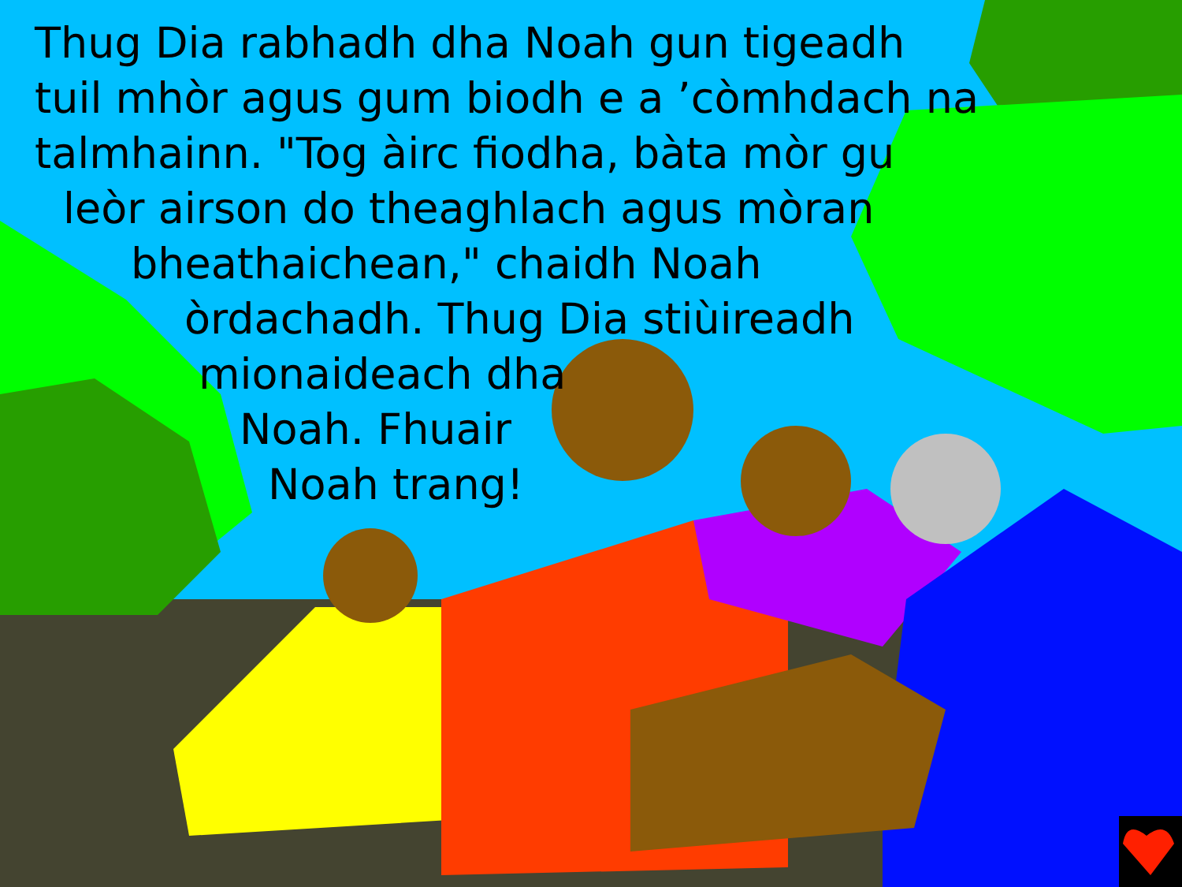Thug Dia rabhadh dha Noah gun tigeadh
tuil mhòr agus gum biodh e a ’còmhdach na
talmhainn. "Tog àirc fiodha, bàta mòr gu
leòr airson do theaghlach agus mòran
bheathaichean," chaidh Noah
òrdachadh. Thug Dia stiùireadh
mionaideach dha
Noah. Fhuair
Noah trang!